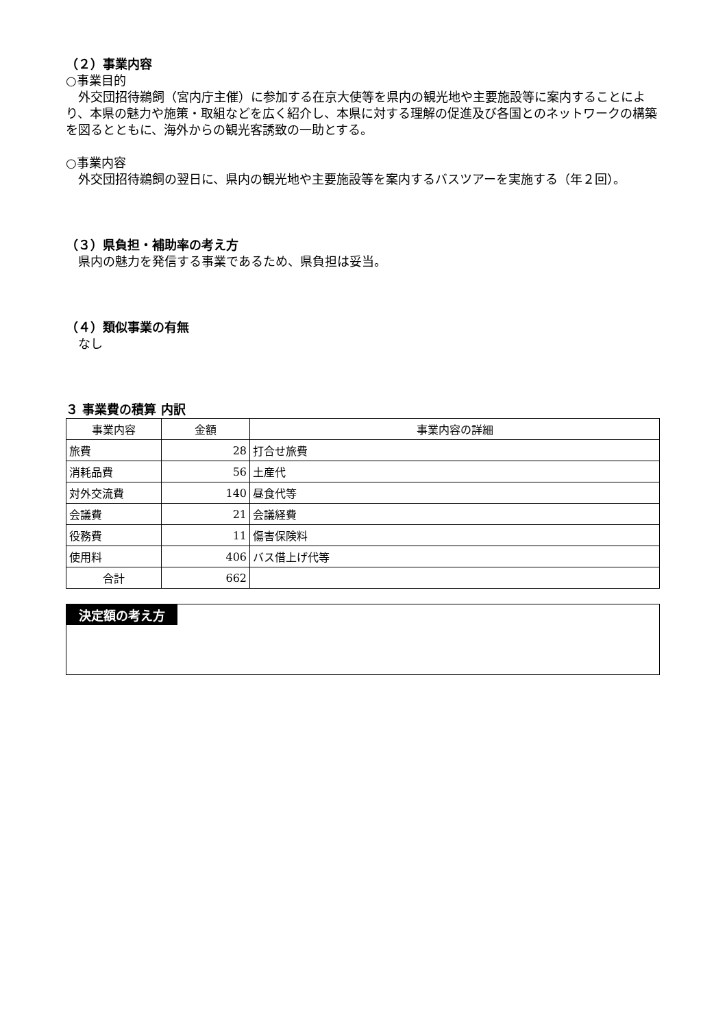（２）事業内容
○事業目的
　外交団招待鵜飼（宮内庁主催）に参加する在京大使等を県内の観光地や主要施設等に案内することにより、本県の魅力や施策・取組などを広く紹介し、本県に対する理解の促進及び各国とのネットワークの構築を図るとともに、海外からの観光客誘致の一助とする。
○事業内容
　外交団招待鵜飼の翌日に、県内の観光地や主要施設等を案内するバスツアーを実施する（年２回）。
（３）県負担・補助率の考え方
　県内の魅力を発信する事業であるため、県負担は妥当。
（４）類似事業の有無
　なし
３ 事業費の積算 内訳
| 事業内容 | 金額 | 事業内容の詳細 |
| --- | --- | --- |
| 旅費 | 28 | 打合せ旅費 |
| 消耗品費 | 56 | 土産代 |
| 対外交流費 | 140 | 昼食代等 |
| 会議費 | 21 | 会議経費 |
| 役務費 | 11 | 傷害保険料 |
| 使用料 | 406 | バス借上げ代等 |
| 合計 | 662 | |
決定額の考え方